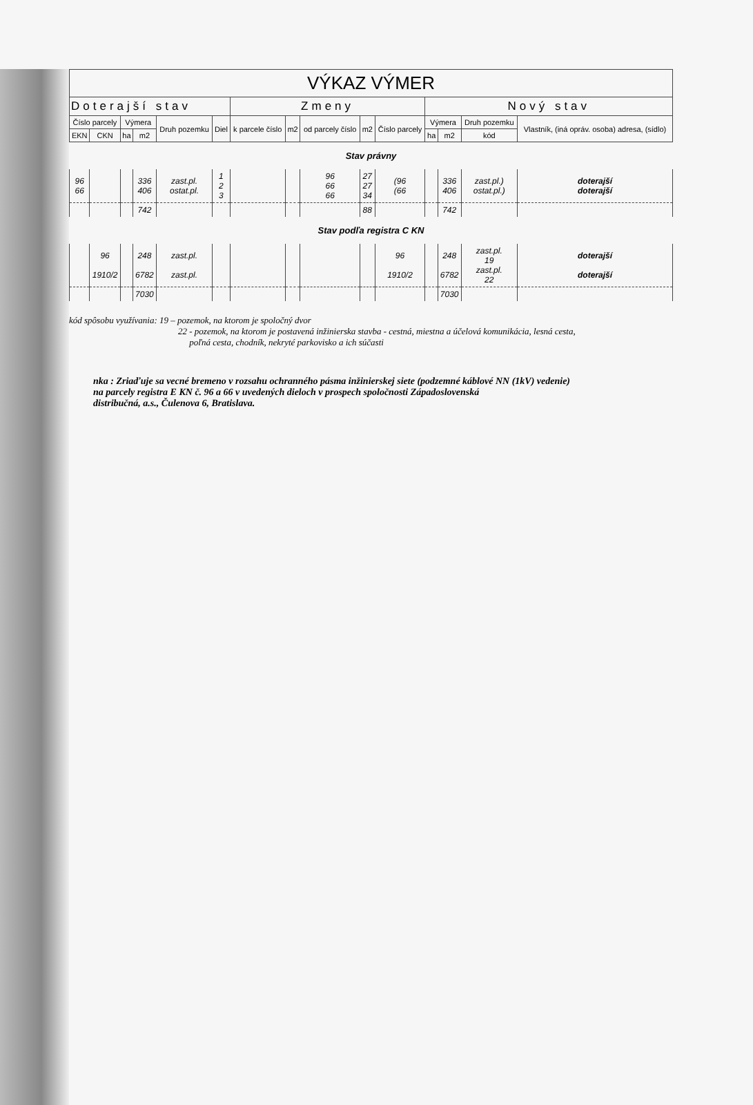| VÝKAZ VÝMER | | | | | | | | | | | | | | |
| Doterajší stav | | | | | | Zmeny | | | | | Nový stav | | | |
| Číslo parcely | | Výmera | | Druh pozemku | Diel | k parcele číslo | m2 | od parcely číslo | m2 | Číslo parcely | Výmera | | Druh pozemku | Vlastník, (iná opráv. osoba) adresa, (sídlo) |
| EKN | CKN | ha | m2 | | | | | | | | ha | m2 | kód | |
| Stav právny | | | | | | | | | | | | | | |
| 96 66 | | | 336 406 | zast.pl. ostat.pl. | 1 2 3 | | | 96 66 66 | 27 27 34 | (96 (66 | | 336 406 | zast.pl.) ostat.pl.) | doterajší doterajší |
| | | | 742 | | | | | | 88 | | | 742 | | |
| Stav podľa registra C KN | | | | | | | | | | | | | | |
| | 96 1910/2 | | 248 6782 | zast.pl. zast.pl. | | | | | | 96 1910/2 | | 248 6782 | zast.pl. 19 zast.pl. 22 | doterajší doterajší |
| | | | 7030 | | | | | | | | | 7030 | | |
kód spôsobu využívania: 19 – pozemok, na ktorom je spoločný dvor
22 - pozemok, na ktorom je postavená inžinierska stavba - cestná, miestna a účelová komunikácia, lesná cesta,
poľná cesta, chodník, nekryté parkovisko a ich súčasti
nka : Zriaďuje sa vecné bremeno v rozsahu ochranného pásma inžinierskej siete (podzemné káblové NN (1kV) vedenie)
na parcely registra E KN č. 96 a 66 v uvedených dieloch v prospech spoločnosti Západoslovenská
distribučná, a.s., Čulenova 6, Bratislava.